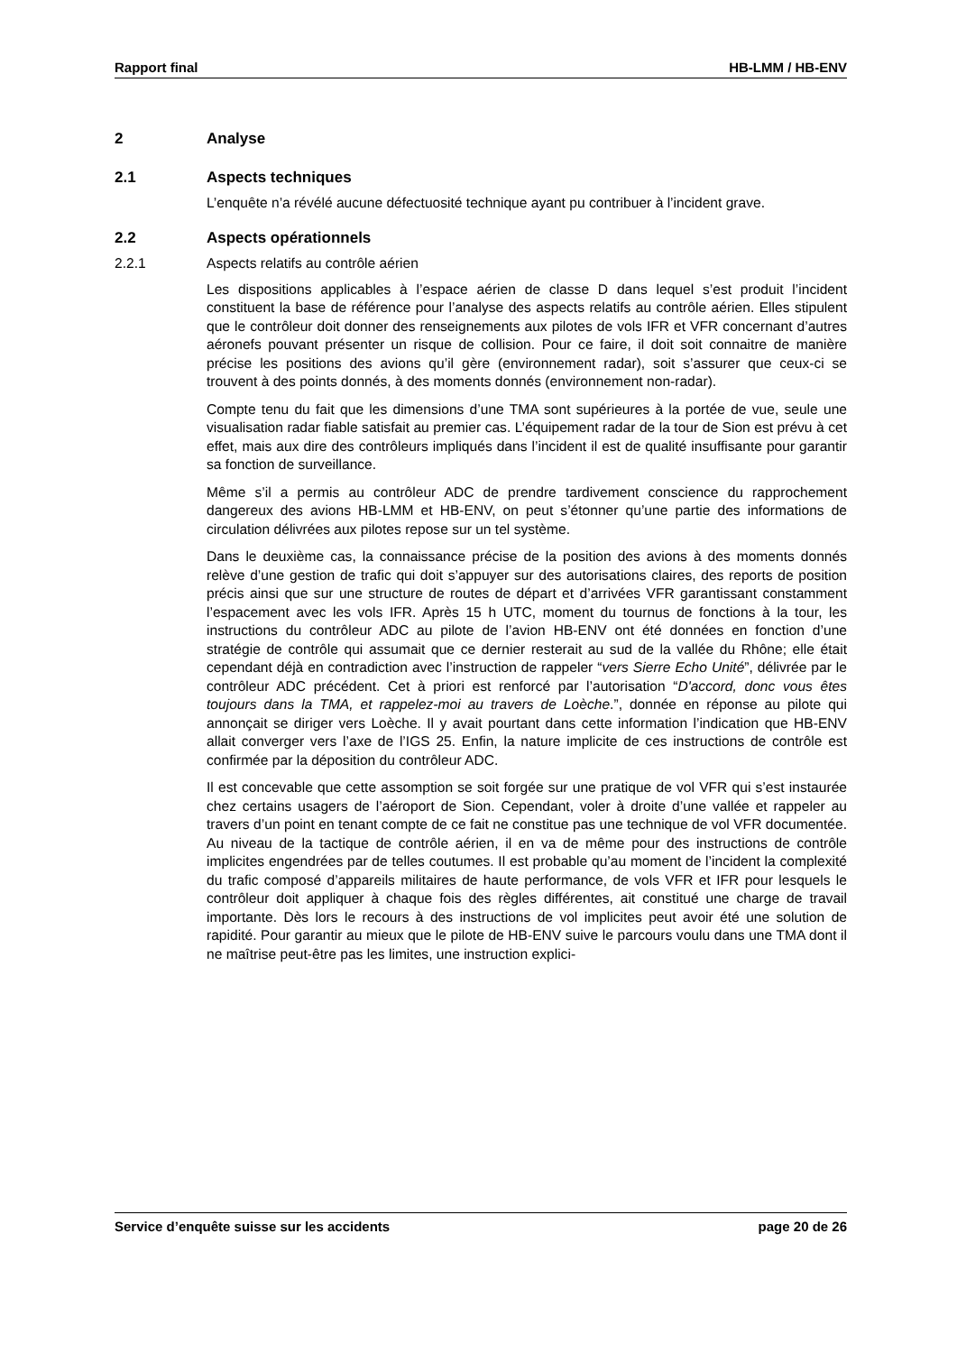Rapport final HB-LMM / HB-ENV
2 Analyse
2.1 Aspects techniques
L’enquête n’a révélé aucune défectuosité technique ayant pu contribuer à l’incident grave.
2.2 Aspects opérationnels
2.2.1 Aspects relatifs au contrôle aérien
Les dispositions applicables à l’espace aérien de classe D dans lequel s’est produit l’incident constituent la base de référence pour l’analyse des aspects relatifs au contrôle aérien. Elles stipulent que le contrôleur doit donner des renseignements aux pilotes de vols IFR et VFR concernant d’autres aéronefs pouvant présenter un risque de collision. Pour ce faire, il doit soit connaitre de manière précise les positions des avions qu’il gère (environnement radar), soit s’assurer que ceux-ci se trouvent à des points donnés, à des moments donnés (environnement non-radar).
Compte tenu du fait que les dimensions d’une TMA sont supérieures à la portée de vue, seule une visualisation radar fiable satisfait au premier cas. L’équipement radar de la tour de Sion est prévu à cet effet, mais aux dire des contrôleurs impliqués dans l’incident il est de qualité insuffisante pour garantir sa fonction de surveillance.
Même s’il a permis au contrôleur ADC de prendre tardivement conscience du rapprochement dangereux des avions HB-LMM et HB-ENV, on peut s’étonner qu’une partie des informations de circulation délivrées aux pilotes repose sur un tel système.
Dans le deuxième cas, la connaissance précise de la position des avions à des moments donnés relève d’une gestion de trafic qui doit s’appuyer sur des autorisations claires, des reports de position précis ainsi que sur une structure de routes de départ et d’arrivées VFR garantissant constamment l’espacement avec les vols IFR. Après 15 h UTC, moment du tournus de fonctions à la tour, les instructions du contrôleur ADC au pilote de l’avion HB-ENV ont été données en fonction d’une stratégie de contrôle qui assumait que ce dernier resterait au sud de la vallée du Rhône; elle était cependant déjà en contradiction avec l’instruction de rappeler “vers Sierre Echo Unité”, délivrée par le contrôleur ADC précédent. Cet à priori est renforcé par l’autorisation “D'accord, donc vous êtes toujours dans la TMA, et rappelez-moi au travers de Loèche.”, donnée en réponse au pilote qui annonçait se diriger vers Loèche. Il y avait pourtant dans cette information l’indication que HB-ENV allait converger vers l’axe de l’IGS 25. Enfin, la nature implicite de ces instructions de contrôle est confirmée par la déposition du contrôleur ADC.
Il est concevable que cette assomption se soit forgée sur une pratique de vol VFR qui s’est instaurée chez certains usagers de l’aéroport de Sion. Cependant, voler à droite d’une vallée et rappeler au travers d’un point en tenant compte de ce fait ne constitue pas une technique de vol VFR documentée. Au niveau de la tactique de contrôle aérien, il en va de même pour des instructions de contrôle implicites engendrées par de telles coutumes. Il est probable qu’au moment de l’incident la complexité du trafic composé d’appareils militaires de haute performance, de vols VFR et IFR pour lesquels le contrôleur doit appliquer à chaque fois des règles différentes, ait constitué une charge de travail importante. Dès lors le recours à des instructions de vol implicites peut avoir été une solution de rapidité. Pour garantir au mieux que le pilote de HB-ENV suive le parcours voulu dans une TMA dont il ne maîtrise peut-être pas les limites, une instruction explici-
Service d’enquête suisse sur les accidents page 20 de 26